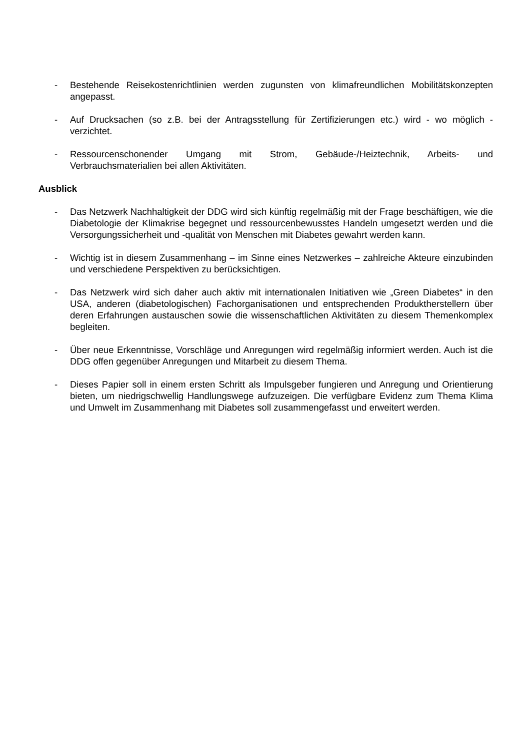- Bestehende Reisekostenrichtlinien werden zugunsten von klimafreundlichen Mobilitätskonzepten angepasst.
- Auf Drucksachen (so z.B. bei der Antragsstellung für Zertifizierungen etc.) wird - wo möglich - verzichtet.
- Ressourcenschonender Umgang mit Strom, Gebäude-/Heiztechnik, Arbeits- und Verbrauchsmaterialien bei allen Aktivitäten.
Ausblick
- Das Netzwerk Nachhaltigkeit der DDG wird sich künftig regelmäßig mit der Frage beschäftigen, wie die Diabetologie der Klimakrise begegnet und ressourcenbewusstes Handeln umgesetzt werden und die Versorgungssicherheit und -qualität von Menschen mit Diabetes gewahrt werden kann.
- Wichtig ist in diesem Zusammenhang – im Sinne eines Netzwerkes – zahlreiche Akteure einzubinden und verschiedene Perspektiven zu berücksichtigen.
- Das Netzwerk wird sich daher auch aktiv mit internationalen Initiativen wie „Green Diabetes“ in den USA, anderen (diabetologischen) Fachorganisationen und entsprechenden Produktherstellern über deren Erfahrungen austauschen sowie die wissenschaftlichen Aktivitäten zu diesem Themenkomplex begleiten.
- Über neue Erkenntnisse, Vorschläge und Anregungen wird regelmäßig informiert werden. Auch ist die DDG offen gegenüber Anregungen und Mitarbeit zu diesem Thema.
- Dieses Papier soll in einem ersten Schritt als Impulsgeber fungieren und Anregung und Orientierung bieten, um niedrigschwellig Handlungswege aufzuzeigen. Die verfügbare Evidenz zum Thema Klima und Umwelt im Zusammenhang mit Diabetes soll zusammengefasst und erweitert werden.